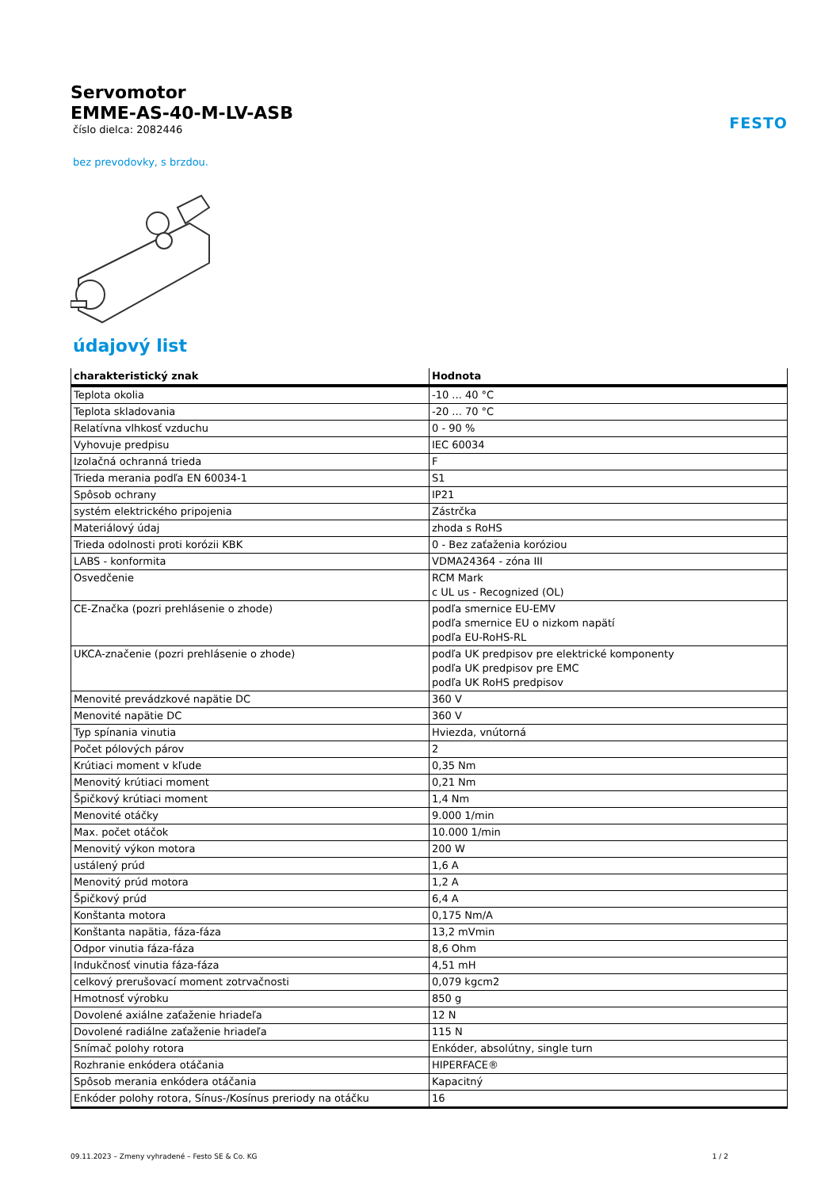FESTO
Servomotor
EMME-AS-40-M-LV-ASB
číslo dielca: 2082446
bez prevodovky, s brzdou.
údajový list
| charakteristický znak | Hodnota |
| --- | --- |
| Teplota okolia | -10 ... 40 °C |
| Teplota skladovania | -20 ... 70 °C |
| Relatívna vlhkosť vzduchu | 0 - 90 % |
| Vyhovuje predpisu | IEC 60034 |
| Izolačná ochranná trieda | F |
| Trieda merania podľa EN 60034-1 | S1 |
| Spôsob ochrany | IP21 |
| systém elektrického pripojenia | Zástrčka |
| Materiálový údaj | zhoda s RoHS |
| Trieda odolnosti proti korózii KBK | 0 - Bez zaťaženia koróziou |
| LABS - konformita | VDMA24364 - zóna III |
| Osvedčenie | RCM Mark c UL us - Recognized (OL) |
| CE-Značka (pozri prehlásenie o zhode) | podľa smernice EU-EMV podľa smernice EU o nizkom napätí podľa EU-RoHS-RL |
| UKCA-značenie (pozri prehlásenie o zhode) | podľa UK predpisov pre elektrické komponenty podľa UK predpisov pre EMC podľa UK RoHS predpisov |
| Menovité prevádzkové napätie DC | 360 V |
| Menovité napätie DC | 360 V |
| Typ spínania vinutia | Hviezda, vnútorná |
| Počet pólových párov | 2 |
| Krútiaci moment v kľude | 0,35 Nm |
| Menovitý krútiaci moment | 0,21 Nm |
| Špičkový krútiaci moment | 1,4 Nm |
| Menovité otáčky | 9.000 1/min |
| Max. počet otáčok | 10.000 1/min |
| Menovitý výkon motora | 200 W |
| ustálený prúd | 1,6 A |
| Menovitý prúd motora | 1,2 A |
| Špičkový prúd | 6,4 A |
| Konštanta motora | 0,175 Nm/A |
| Konštanta napätia, fáza-fáza | 13,2 mVmin |
| Odpor vinutia fáza-fáza | 8,6 Ohm |
| Indukčnosť vinutia fáza-fáza | 4,51 mH |
| celkový prerušovací moment zotrvačnosti | 0,079 kgcm2 |
| Hmotnosť výrobku | 850 g |
| Dovolené axiálne zaťaženie hriadeľa | 12 N |
| Dovolené radiálne zaťaženie hriadeľa | 115 N |
| Snímač polohy rotora | Enkóder, absolútny, single turn |
| Rozhranie enkódera otáčania | HIPERFACE® |
| Spôsob merania enkódera otáčania | Kapacitný |
| Enkóder polohy rotora, Sínus-/Kosínus preriody na otáčku | 16 |
09.11.2023 – Zmeny vyhradené – Festo SE & Co. KG 1 / 2